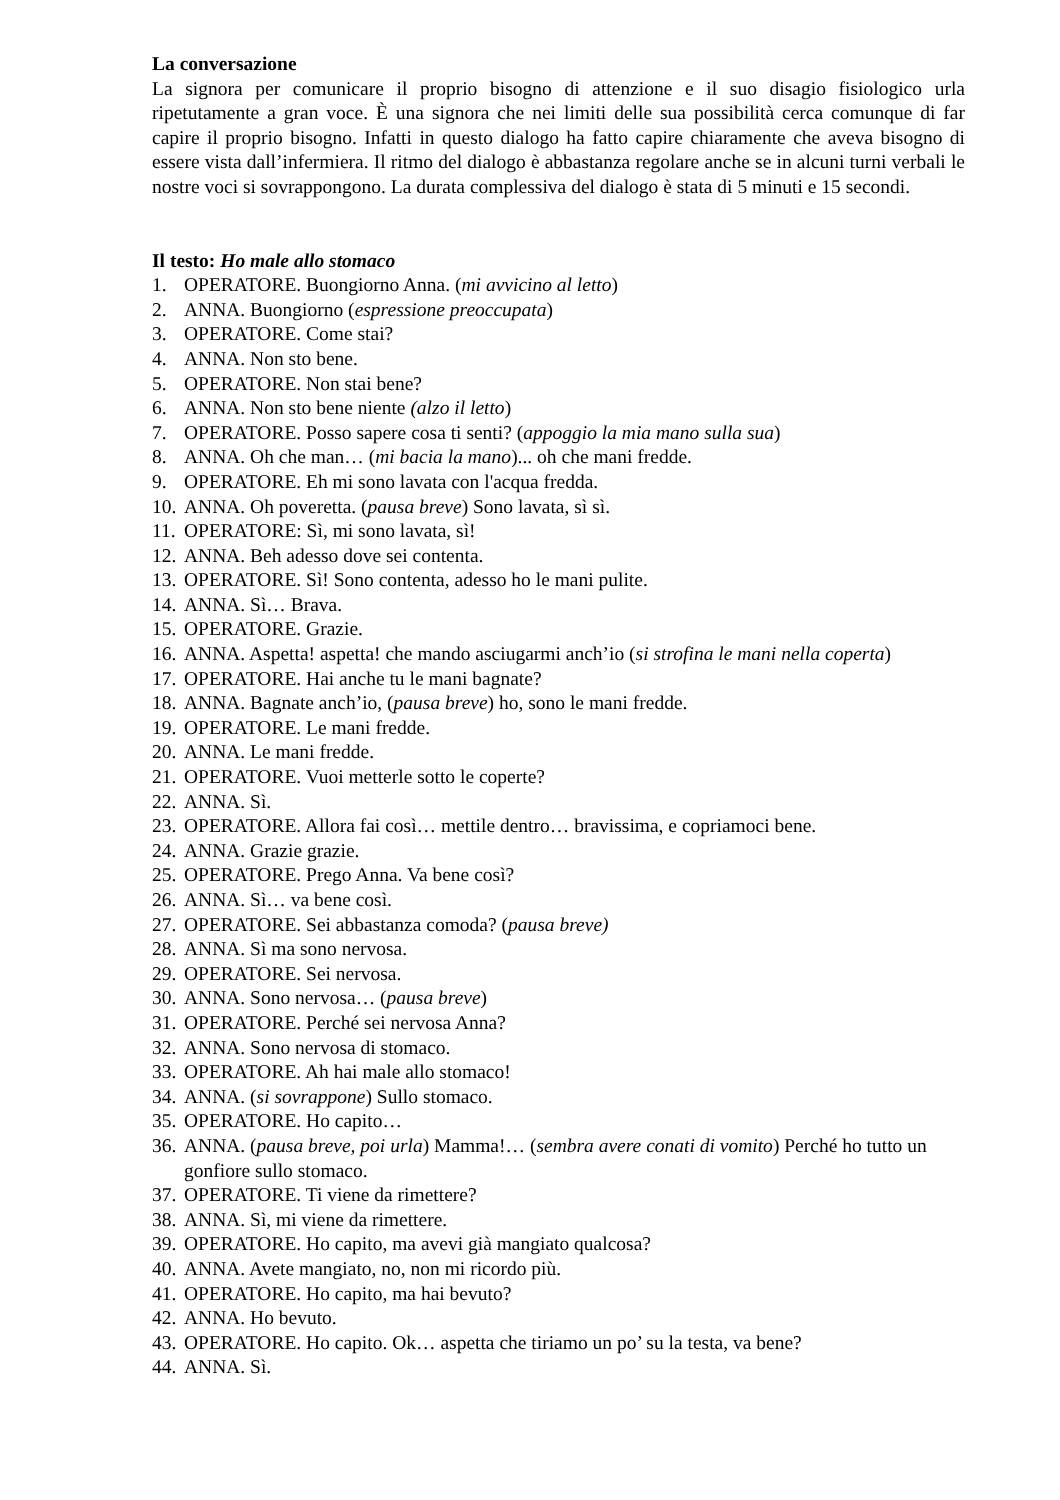La conversazione
La signora per comunicare il proprio bisogno di attenzione e il suo disagio fisiologico urla ripetutamente a gran voce. È una signora che nei limiti delle sua possibilità cerca comunque di far capire il proprio bisogno. Infatti in questo dialogo ha fatto capire chiaramente che aveva bisogno di essere vista dall’infermiera. Il ritmo del dialogo è abbastanza regolare anche se in alcuni turni verbali le nostre voci si sovrappongono. La durata complessiva del dialogo è stata di 5 minuti e 15 secondi.
Il testo: Ho male allo stomaco
1. OPERATORE. Buongiorno Anna. (mi avvicino al letto)
2. ANNA. Buongiorno (espressione preoccupata)
3. OPERATORE. Come stai?
4. ANNA. Non sto bene.
5. OPERATORE. Non stai bene?
6. ANNA. Non sto bene niente (alzo il letto)
7. OPERATORE. Posso sapere cosa ti senti? (appoggio la mia mano sulla sua)
8. ANNA. Oh che man… (mi bacia la mano)... oh che mani fredde.
9. OPERATORE. Eh mi sono lavata con l'acqua fredda.
10. ANNA. Oh poveretta. (pausa breve) Sono lavata, sì sì.
11. OPERATORE: Sì, mi sono lavata, sì!
12. ANNA. Beh adesso dove sei contenta.
13. OPERATORE. Sì! Sono contenta, adesso ho le mani pulite.
14. ANNA. Sì… Brava.
15. OPERATORE. Grazie.
16. ANNA. Aspetta! aspetta! che mando asciugarmi anch’io (si strofina le mani nella coperta)
17. OPERATORE. Hai anche tu le mani bagnate?
18. ANNA. Bagnate anch’io, (pausa breve) ho, sono le mani fredde.
19. OPERATORE. Le mani fredde.
20. ANNA. Le mani fredde.
21. OPERATORE. Vuoi metterle sotto le coperte?
22. ANNA. Sì.
23. OPERATORE. Allora fai così… mettile dentro… bravissima, e copriamoci bene.
24. ANNA. Grazie grazie.
25. OPERATORE. Prego Anna. Va bene così?
26. ANNA. Sì… va bene così.
27. OPERATORE. Sei abbastanza comoda? (pausa breve)
28. ANNA. Sì ma sono nervosa.
29. OPERATORE. Sei nervosa.
30. ANNA. Sono nervosa… (pausa breve)
31. OPERATORE. Perché sei nervosa Anna?
32. ANNA. Sono nervosa di stomaco.
33. OPERATORE. Ah hai male allo stomaco!
34. ANNA. (si sovrappone) Sullo stomaco.
35. OPERATORE. Ho capito…
36. ANNA. (pausa breve, poi urla) Mamma!… (sembra avere conati di vomito) Perché ho tutto un gonfiore sullo stomaco.
37. OPERATORE. Ti viene da rimettere?
38. ANNA. Sì, mi viene da rimettere.
39. OPERATORE. Ho capito, ma avevi già mangiato qualcosa?
40. ANNA. Avete mangiato, no, non mi ricordo più.
41. OPERATORE. Ho capito, ma hai bevuto?
42. ANNA. Ho bevuto.
43. OPERATORE. Ho capito. Ok… aspetta che tiriamo un po’ su la testa, va bene?
44. ANNA. Sì.